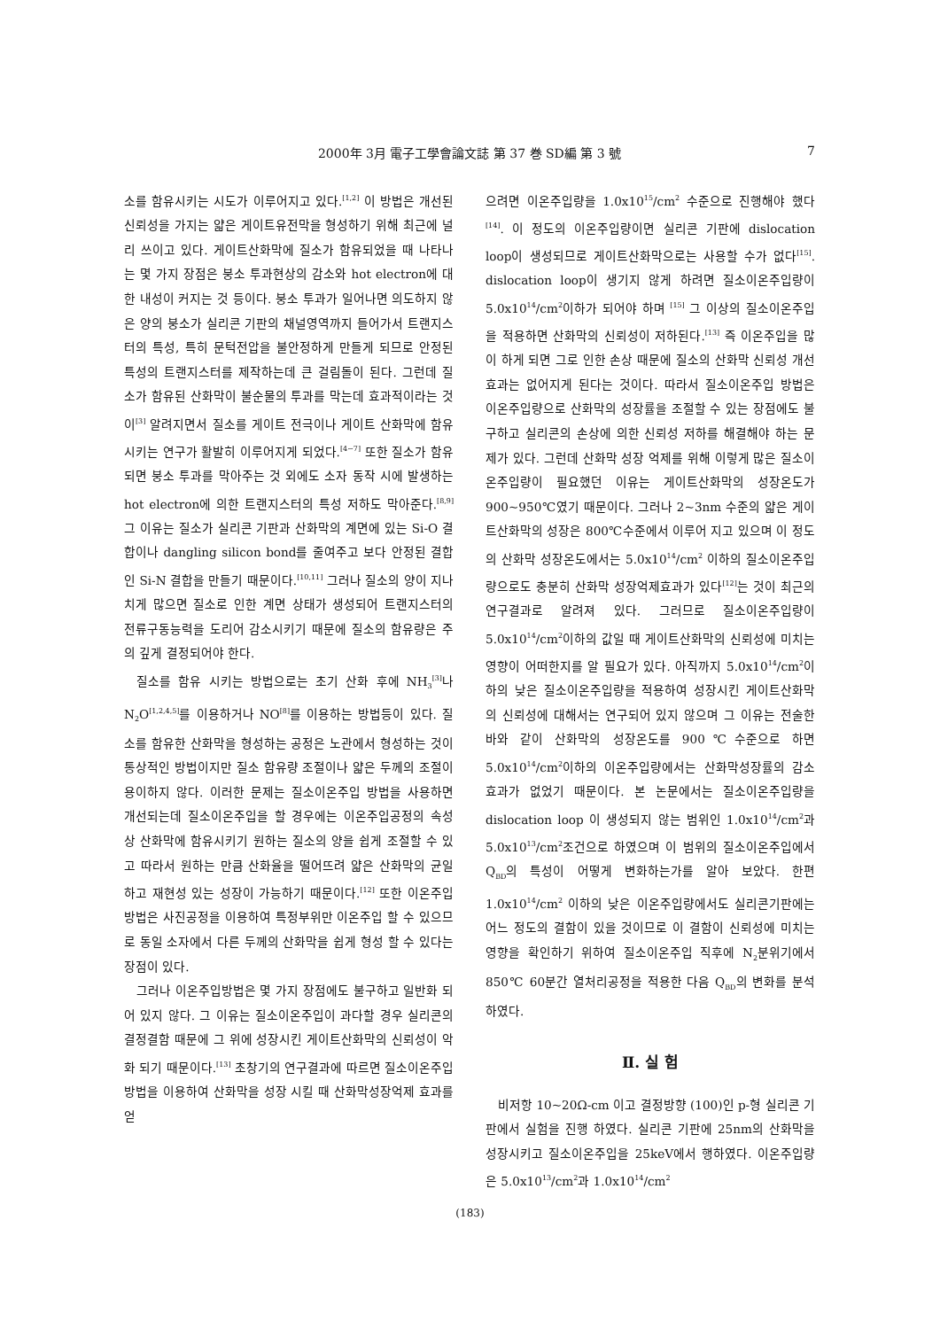2000年 3月 電子工學會論文誌 第 37 巻 SD編 第 3 號
7
소를 함유시키는 시도가 이루어지고 있다.<sup>[1,2]</sup> 이 방법은 개선된 신뢰성을 가지는 얇은 게이트유전막을 형성하기 위해 최근에 널리 쓰이고 있다. 게이트산화막에 질소가 함유되었을 때 나타나는 몇 가지 장점은 붕소 투과현상의 감소와 hot electron에 대한 내성이 커지는 것 등이다. 붕소 투과가 일어나면 의도하지 않은 양의 붕소가 실리콘 기판의 채널영역까지 들어가서 트랜지스터의 특성, 특히 문턱전압을 불안정하게 만들게 되므로 안정된 특성의 트랜지스터를 제작하는데 큰 걸림돌이 된다. 그런데 질소가 함유된 산화막이 불순물의 투과를 막는데 효과적이라는 것이<sup>[3]</sup> 알려지면서 질소를 게이트 전극이나 게이트 산화막에 함유시키는 연구가 활발히 이루어지게 되었다.<sup>[4~7]</sup> 또한 질소가 함유되면 붕소 투과를 막아주는 것 외에도 소자 동작 시에 발생하는 hot electron에 의한 트랜지스터의 특성 저하도 막아준다.<sup>[8,9]</sup> 그 이유는 질소가 실리콘 기판과 산화막의 계면에 있는 Si-O 결합이나 dangling silicon bond를 줄여주고 보다 안정된 결합인 Si-N 결합을 만들기 때문이다.<sup>[10,11]</sup> 그러나 질소의 양이 지나치게 많으면 질소로 인한 계면 상태가 생성되어 트랜지스터의 전류구동능력을 도리어 감소시키기 때문에 질소의 함유량은 주의 깊게 결정되어야 한다.
질소를 함유 시키는 방법으로는 초기 산화 후에 NH<sub>3</sub><sup>[3]</sup>나 N<sub>2</sub>O<sup>[1,2,4,5]</sup>를 이용하거나 NO<sup>[8]</sup>를 이용하는 방법등이 있다. 질소를 함유한 산화막을 형성하는 공정은 노관에서 형성하는 것이 통상적인 방법이지만 질소 함유량 조절이나 얇은 두께의 조절이 용이하지 않다. 이러한 문제는 질소이온주입 방법을 사용하면 개선되는데 질소이온주입을 할 경우에는 이온주입공정의 속성상 산화막에 함유시키기 원하는 질소의 양을 쉽게 조절할 수 있고 따라서 원하는 만큼 산화율을 떨어뜨려 얇은 산화막의 균일하고 재현성 있는 성장이 가능하기 때문이다.<sup>[12]</sup> 또한 이온주입방법은 사진공정을 이용하여 특정부위만 이온주입 할 수 있으므로 동일 소자에서 다른 두께의 산화막을 쉽게 형성 할 수 있다는 장점이 있다.
그러나 이온주입방법은 몇 가지 장점에도 불구하고 일반화 되어 있지 않다. 그 이유는 질소이온주입이 과다할 경우 실리콘의 결정결함 때문에 그 위에 성장시킨 게이트산화막의 신뢰성이 악화 되기 때문이다.<sup>[13]</sup> 초창기의 연구결과에 따르면 질소이온주입방법을 이용하여 산화막을 성장 시킬 때 산화막성장억제 효과를 얻
으려면 이온주입량을 1.0x10<sup>15</sup>/cm<sup>2</sup> 수준으로 진행해야 했다<sup>[14]</sup>. 이 정도의 이온주입량이면 실리콘 기판에 dislocation loop이 생성되므로 게이트산화막으로는 사용할 수가 없다<sup>[15]</sup>. dislocation loop이 생기지 않게 하려면 질소이온주입량이 5.0x10<sup>14</sup>/cm<sup>2</sup>이하가 되어야 하며 <sup>[15]</sup> 그 이상의 질소이온주입을 적용하면 산화막의 신뢰성이 저하된다.<sup>[13]</sup> 즉 이온주입을 많이 하게 되면 그로 인한 손상 때문에 질소의 산화막 신뢰성 개선효과는 없어지게 된다는 것이다. 따라서 질소이온주입 방법은 이온주입량으로 산화막의 성장률을 조절할 수 있는 장점에도 불구하고 실리콘의 손상에 의한 신뢰성 저하를 해결해야 하는 문제가 있다. 그런데 산화막 성장 억제를 위해 이렇게 많은 질소이온주입량이 필요했던 이유는 게이트산화막의 성장온도가 900~950℃였기 때문이다. 그러나 2~3nm 수준의 얇은 게이트산화막의 성장은 800℃수준에서 이루어 지고 있으며 이 정도의 산화막 성장온도에서는 5.0x10<sup>14</sup>/cm<sup>2</sup> 이하의 질소이온주입량으로도 충분히 산화막 성장억제효과가 있다<sup>[12]</sup>는 것이 최근의 연구결과로 알려져 있다. 그러므로 질소이온주입량이 5.0x10<sup>14</sup>/cm<sup>2</sup>이하의 값일 때 게이트산화막의 신뢰성에 미치는 영향이 어떠한지를 알 필요가 있다. 아직까지 5.0x10<sup>14</sup>/cm<sup>2</sup>이하의 낮은 질소이온주입량을 적용하여 성장시킨 게이트산화막의 신뢰성에 대해서는 연구되어 있지 않으며 그 이유는 전술한 바와 같이 산화막의 성장온도를 900℃수준으로 하면 5.0x10<sup>14</sup>/cm<sup>2</sup>이하의 이온주입량에서는 산화막성장률의 감소 효과가 없었기 때문이다. 본 논문에서는 질소이온주입량을 dislocation loop 이 생성되지 않는 범위인 1.0x10<sup>14</sup>/cm<sup>2</sup>과 5.0x10<sup>13</sup>/cm<sup>2</sup>조건으로 하였으며 이 범위의 질소이온주입에서 Q<sub>BD</sub>의 특성이 어떻게 변화하는가를 알아 보았다. 한편 1.0x10<sup>14</sup>/cm<sup>2</sup> 이하의 낮은 이온주입량에서도 실리콘기판에는 어느 정도의 결함이 있을 것이므로 이 결함이 신뢰성에 미치는 영향을 확인하기 위하여 질소이온주입 직후에 N<sub>2</sub>분위기에서 850℃ 60분간 열처리공정을 적용한 다음 Q<sub>BD</sub>의 변화를 분석하였다.
Ⅱ. 실 험
비저항 10~20Ω-cm 이고 결정방향 (100)인 p-형 실리콘 기판에서 실험을 진행 하였다. 실리콘 기판에 25nm의 산화막을 성장시키고 질소이온주입을 25keV에서 행하였다. 이온주입량은 5.0x10<sup>13</sup>/cm<sup>2</sup>과 1.0x10<sup>14</sup>/cm<sup>2</sup>
(183)